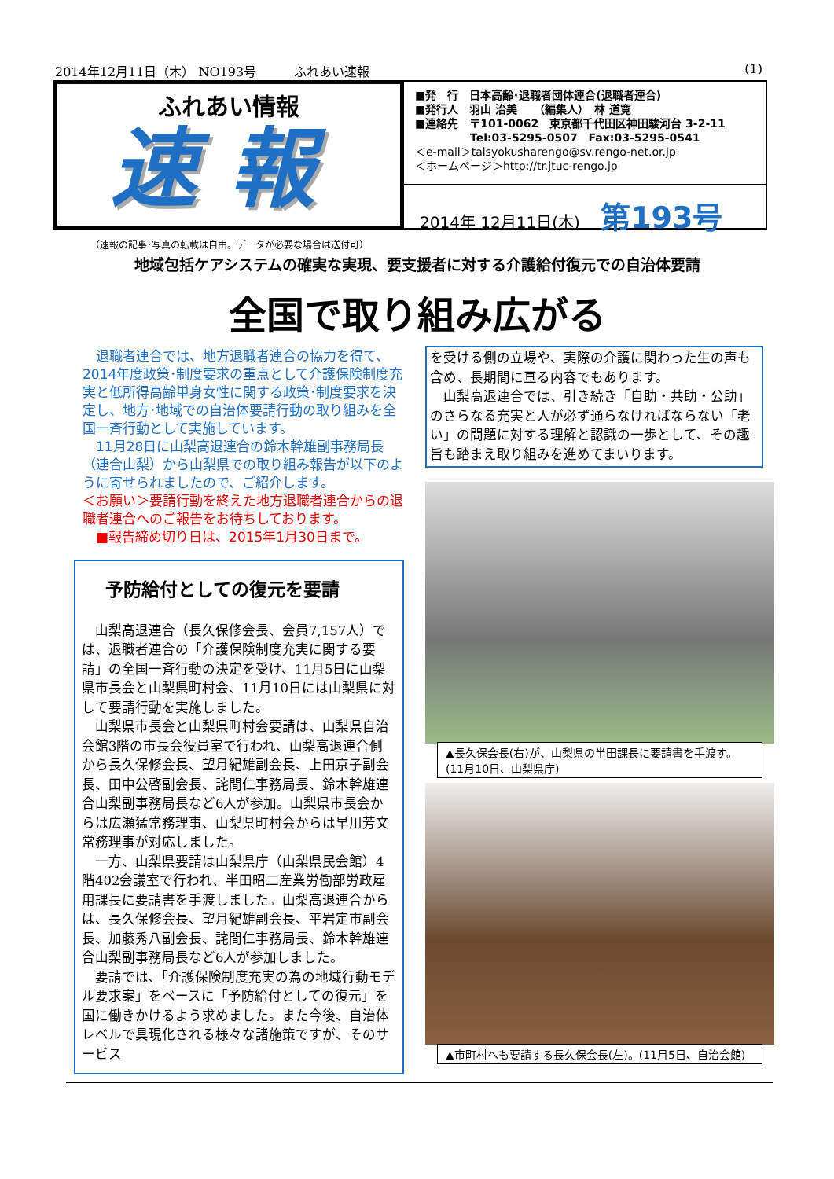2014年12月11日（木） NO193号　　　ふれあい速報 (1)
ふれあい情報
速報
■発　行　日本高齢･退職者団体連合(退職者連合)
■発行人　羽山 治美　　（編集人）　林 道寛
■連絡先　〒101-0062　東京都千代田区神田駿河台 3-2-11
　　　　　Tel:03-5295-0507　Fax:03-5295-0541
＜e-mail＞taisyokusharengo@sv.rengo-net.or.jp
＜ホームページ＞http://tr.jtuc-rengo.jp
2014年 12月11日(木) 第193号
（速報の記事･写真の転載は自由。データが必要な場合は送付可）
地域包括ケアシステムの確実な実現、要支援者に対する介護給付復元での自治体要請
全国で取り組み広がる
　退職者連合では、地方退職者連合の協力を得て、2014年度政策･制度要求の重点として介護保険制度充実と低所得高齢単身女性に関する政策･制度要求を決定し、地方･地域での自治体要請行動の取り組みを全国一斉行動として実施しています。
　11月28日に山梨高退連合の鈴木幹雄副事務局長（連合山梨）から山梨県での取り組み報告が以下のように寄せられましたので、ご紹介します。
＜お願い＞要請行動を終えた地方退職者連合からの退職者連合へのご報告をお待ちしております。
　■報告締め切り日は、2015年1月30日まで。
予防給付としての復元を要請
　山梨高退連合（長久保修会長、会員7,157人）では、退職者連合の「介護保険制度充実に関する要請」の全国一斉行動の決定を受け、11月5日に山梨県市長会と山梨県町村会、11月10日には山梨県に対して要請行動を実施しました。
　山梨県市長会と山梨県町村会要請は、山梨県自治会館3階の市長会役員室で行われ、山梨高退連合側から長久保修会長、望月紀雄副会長、上田京子副会長、田中公啓副会長、詫間仁事務局長、鈴木幹雄連合山梨副事務局長など6人が参加。山梨県市長会からは広瀬猛常務理事、山梨県町村会からは早川芳文常務理事が対応しました。
　一方、山梨県要請は山梨県庁（山梨県民会館）4階402会議室で行われ、半田昭二産業労働部労政雇用課長に要請書を手渡しました。山梨高退連合からは、長久保修会長、望月紀雄副会長、平岩定市副会長、加藤秀八副会長、詫間仁事務局長、鈴木幹雄連合山梨副事務局長など6人が参加しました。
　要請では､「介護保険制度充実の為の地域行動モデル要求案」をベースに「予防給付としての復元」を国に働きかけるよう求めました。また今後、自治体レベルで具現化される様々な諸施策ですが、そのサービス
を受ける側の立場や、実際の介護に関わった生の声も含め、長期間に亘る内容でもあります。
　山梨高退連合では、引き続き「自助・共助・公助」のさらなる充実と人が必ず通らなければならない「老い」の問題に対する理解と認識の一歩として、その趣旨も踏まえ取り組みを進めてまいります。
▲長久保会長(右)が、山梨県の半田課長に要請書を手渡す。(11月10日、山梨県庁)
▲市町村へも要請する長久保会長(左)。(11月5日、自治会館)